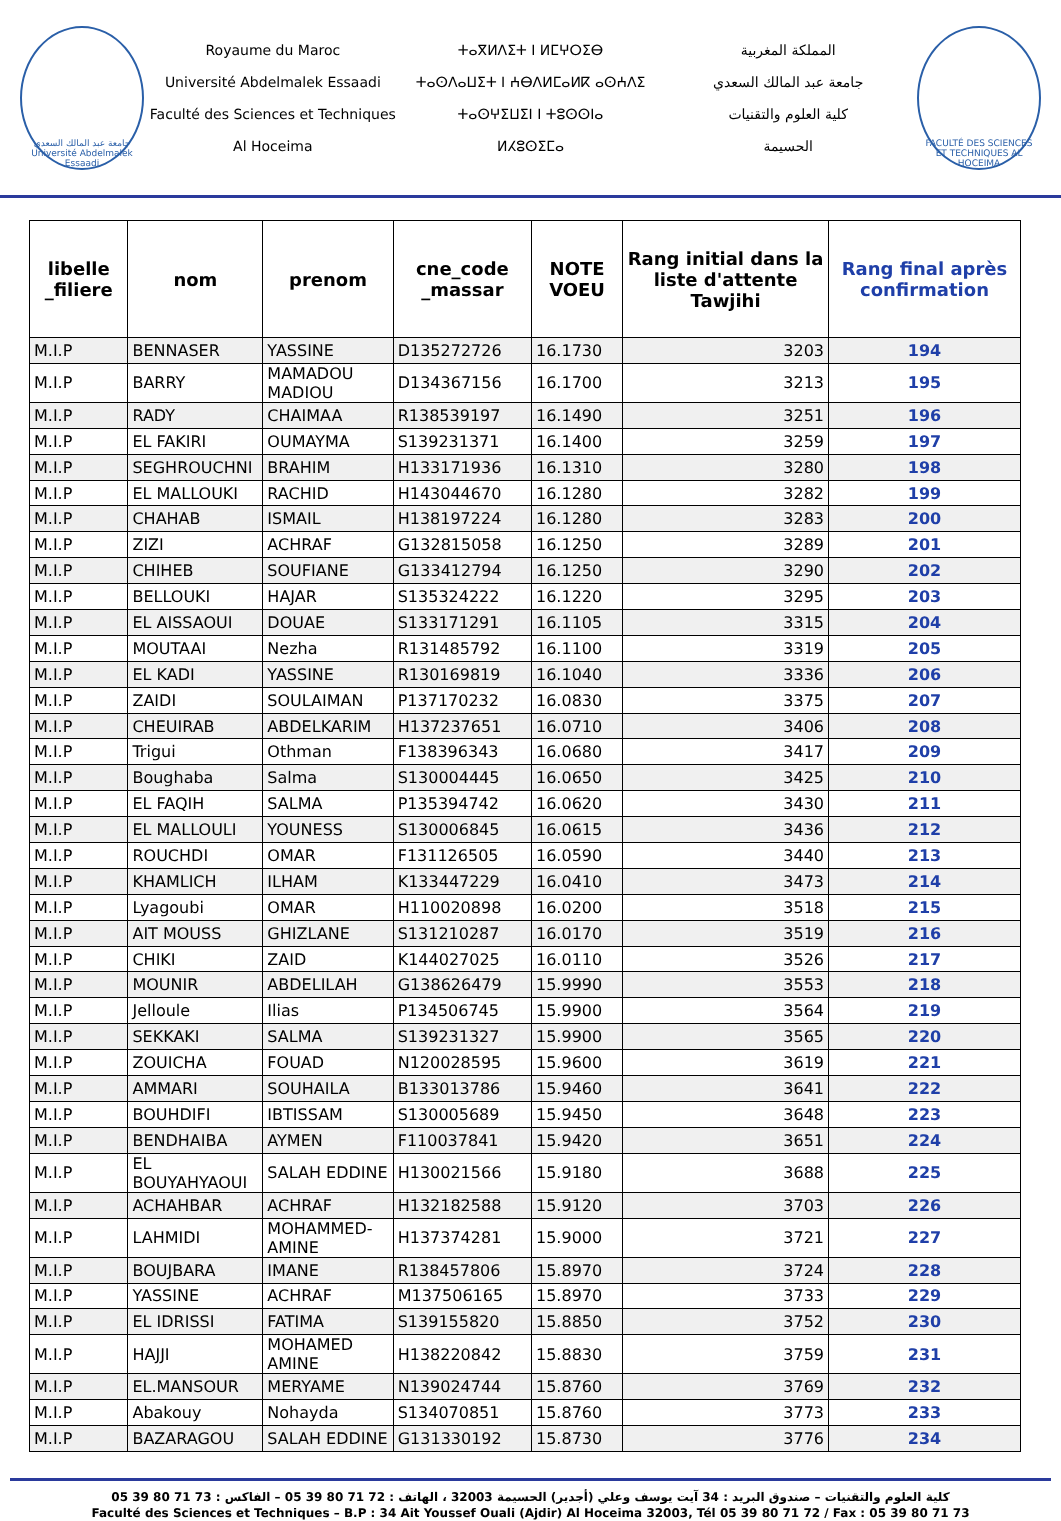جامعة عبد المالك السعدي
Université Abdelmalek Essaadi
Royaume du Maroc
Université Abdelmalek Essaadi
Faculté des Sciences et Techniques
Al Hoceima
ⵜⴰⴳⵍⴷⵉⵜ ⵏ ⵍⵎⵖⵔⵉⴱ
ⵜⴰⵙⴷⴰⵡⵉⵜ ⵏ ⵄⴱⴷⵍⵎⴰⵍⴽ ⴰⵙⵄⴷⵉ
ⵜⴰⵙⵖⵉⵡⵉⵏ ⵏ ⵜⵓⵙⵙⵏⴰ
ⵍⵃⵓⵙⵉⵎⴰ
المملكة المغربية
جامعة عبد المالك السعدي
كلية العلوم والتقنيات
الحسيمة
FACULTÉ DES SCIENCES ET TECHNIQUES AL HOCEIMA
| libelle _filiere | nom | prenom | cne_code _massar | NOTE VOEU | Rang initial dans la liste d'attente Tawjihi | Rang final après confirmation |
| --- | --- | --- | --- | --- | --- | --- |
| M.I.P | BENNASER | YASSINE | D135272726 | 16.1730 | 3203 | 194 |
| M.I.P | BARRY | MAMADOU MADIOU | D134367156 | 16.1700 | 3213 | 195 |
| M.I.P | RADY | CHAIMAA | R138539197 | 16.1490 | 3251 | 196 |
| M.I.P | EL FAKIRI | OUMAYMA | S139231371 | 16.1400 | 3259 | 197 |
| M.I.P | SEGHROUCHNI | BRAHIM | H133171936 | 16.1310 | 3280 | 198 |
| M.I.P | EL MALLOUKI | RACHID | H143044670 | 16.1280 | 3282 | 199 |
| M.I.P | CHAHAB | ISMAIL | H138197224 | 16.1280 | 3283 | 200 |
| M.I.P | ZIZI | ACHRAF | G132815058 | 16.1250 | 3289 | 201 |
| M.I.P | CHIHEB | SOUFIANE | G133412794 | 16.1250 | 3290 | 202 |
| M.I.P | BELLOUKI | HAJAR | S135324222 | 16.1220 | 3295 | 203 |
| M.I.P | EL AISSAOUI | DOUAE | S133171291 | 16.1105 | 3315 | 204 |
| M.I.P | MOUTAAI | Nezha | R131485792 | 16.1100 | 3319 | 205 |
| M.I.P | EL KADI | YASSINE | R130169819 | 16.1040 | 3336 | 206 |
| M.I.P | ZAIDI | SOULAIMAN | P137170232 | 16.0830 | 3375 | 207 |
| M.I.P | CHEUIRAB | ABDELKARIM | H137237651 | 16.0710 | 3406 | 208 |
| M.I.P | Trigui | Othman | F138396343 | 16.0680 | 3417 | 209 |
| M.I.P | Boughaba | Salma | S130004445 | 16.0650 | 3425 | 210 |
| M.I.P | EL FAQIH | SALMA | P135394742 | 16.0620 | 3430 | 211 |
| M.I.P | EL MALLOULI | YOUNESS | S130006845 | 16.0615 | 3436 | 212 |
| M.I.P | ROUCHDI | OMAR | F131126505 | 16.0590 | 3440 | 213 |
| M.I.P | KHAMLICH | ILHAM | K133447229 | 16.0410 | 3473 | 214 |
| M.I.P | Lyagoubi | OMAR | H110020898 | 16.0200 | 3518 | 215 |
| M.I.P | AIT MOUSS | GHIZLANE | S131210287 | 16.0170 | 3519 | 216 |
| M.I.P | CHIKI | ZAID | K144027025 | 16.0110 | 3526 | 217 |
| M.I.P | MOUNIR | ABDELILAH | G138626479 | 15.9990 | 3553 | 218 |
| M.I.P | Jelloule | Ilias | P134506745 | 15.9900 | 3564 | 219 |
| M.I.P | SEKKAKI | SALMA | S139231327 | 15.9900 | 3565 | 220 |
| M.I.P | ZOUICHA | FOUAD | N120028595 | 15.9600 | 3619 | 221 |
| M.I.P | AMMARI | SOUHAILA | B133013786 | 15.9460 | 3641 | 222 |
| M.I.P | BOUHDIFI | IBTISSAM | S130005689 | 15.9450 | 3648 | 223 |
| M.I.P | BENDHAIBA | AYMEN | F110037841 | 15.9420 | 3651 | 224 |
| M.I.P | EL BOUYAHYAOUI | SALAH EDDINE | H130021566 | 15.9180 | 3688 | 225 |
| M.I.P | ACHAHBAR | ACHRAF | H132182588 | 15.9120 | 3703 | 226 |
| M.I.P | LAHMIDI | MOHAMMED-AMINE | H137374281 | 15.9000 | 3721 | 227 |
| M.I.P | BOUJBARA | IMANE | R138457806 | 15.8970 | 3724 | 228 |
| M.I.P | YASSINE | ACHRAF | M137506165 | 15.8970 | 3733 | 229 |
| M.I.P | EL IDRISSI | FATIMA | S139155820 | 15.8850 | 3752 | 230 |
| M.I.P | HAJJI | MOHAMED AMINE | H138220842 | 15.8830 | 3759 | 231 |
| M.I.P | EL.MANSOUR | MERYAME | N139024744 | 15.8760 | 3769 | 232 |
| M.I.P | Abakouy | Nohayda | S134070851 | 15.8760 | 3773 | 233 |
| M.I.P | BAZARAGOU | SALAH EDDINE | G131330192 | 15.8730 | 3776 | 234 |
كلية العلوم والتقنيات – صندوق البريد : 34 آيت يوسف وعلي (أجدير) الحسيمة 32003 ، الهاتف : 72 71 80 39 05 – الفاكس : 73 71 80 39 05
Faculté des Sciences et Techniques – B.P : 34 Ait Youssef Ouali (Ajdir) Al Hoceima 32003, Tél 05 39 80 71 72 / Fax : 05 39 80 71 73